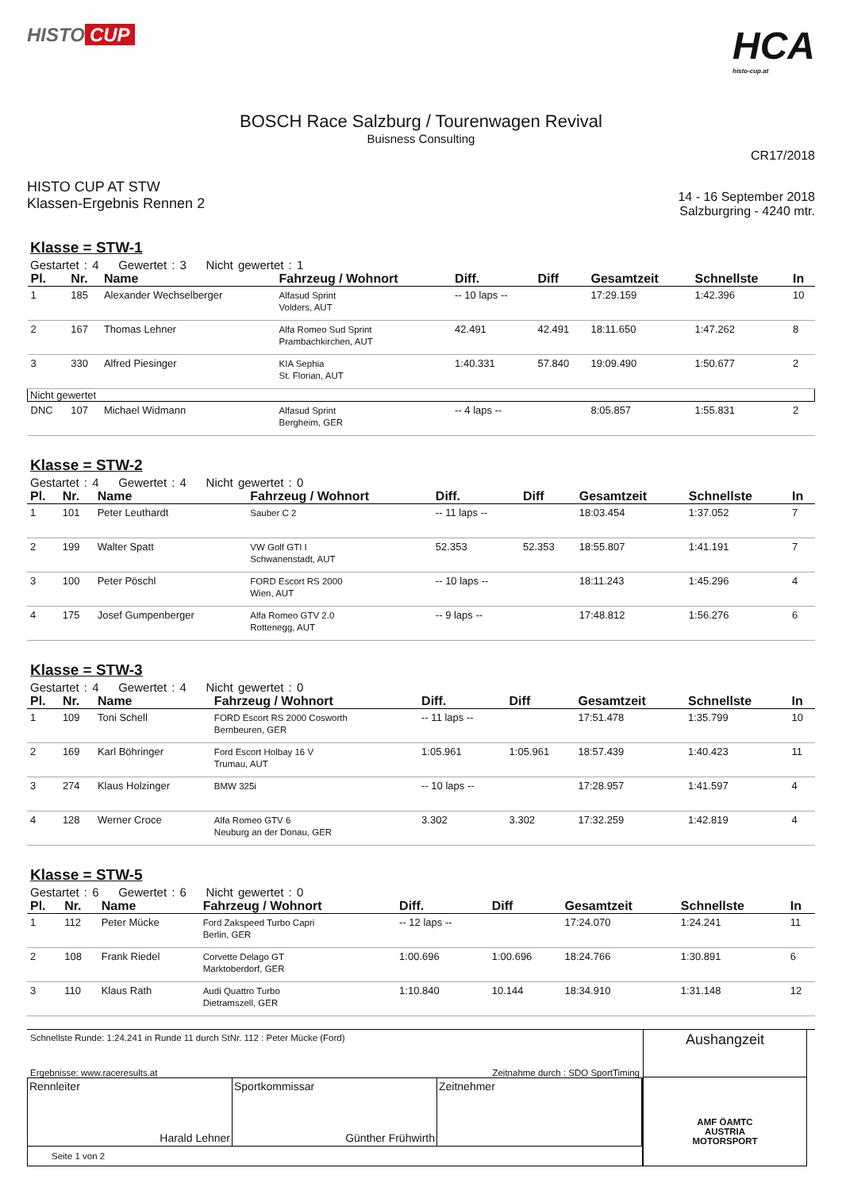HISTO CUP
HCA
histo-cup.at
BOSCH Race Salzburg / Tourenwagen Revival
Buisness Consulting
CR17/2018
HISTO CUP AT STW
Klassen-Ergebnis Rennen 2
14 - 16 September 2018
Salzburgring - 4240 mtr.
Klasse = STW-1
Gestartet : 4 Gewertet : 3 Nicht gewertet : 1
| Pl. | Nr. | Name | Fahrzeug / Wohnort | Diff. | Diff | Gesamtzeit | Schnellste | In |
| --- | --- | --- | --- | --- | --- | --- | --- | --- |
| 1 | 185 | Alexander Wechselberger | Alfasud Sprint Volders, AUT | -- 10 laps -- | | 17:29.159 | 1:42.396 | 10 |
| 2 | 167 | Thomas Lehner | Alfa Romeo Sud Sprint Prambachkirchen, AUT | 42.491 | 42.491 | 18:11.650 | 1:47.262 | 8 |
| 3 | 330 | Alfred Piesinger | KIA Sephia St. Florian, AUT | 1:40.331 | 57.840 | 19:09.490 | 1:50.677 | 2 |
| Nicht gewertet | | | | | | | | |
| DNC | 107 | Michael Widmann | Alfasud Sprint Bergheim, GER | -- 4 laps -- | | 8:05.857 | 1:55.831 | 2 |
Klasse = STW-2
Gestartet : 4 Gewertet : 4 Nicht gewertet : 0
| Pl. | Nr. | Name | Fahrzeug / Wohnort | Diff. | Diff | Gesamtzeit | Schnellste | In |
| --- | --- | --- | --- | --- | --- | --- | --- | --- |
| 1 | 101 | Peter Leuthardt | Sauber C 2 | -- 11 laps -- | | 18:03.454 | 1:37.052 | 7 |
| 2 | 199 | Walter Spatt | VW Golf GTI I Schwanenstadt, AUT | 52.353 | 52.353 | 18:55.807 | 1:41.191 | 7 |
| 3 | 100 | Peter Pöschl | FORD Escort RS 2000 Wien, AUT | -- 10 laps -- | | 18:11.243 | 1:45.296 | 4 |
| 4 | 175 | Josef Gumpenberger | Alfa Romeo GTV 2.0 Rottenegg, AUT | -- 9 laps -- | | 17:48.812 | 1:56.276 | 6 |
Klasse = STW-3
Gestartet : 4 Gewertet : 4 Nicht gewertet : 0
| Pl. | Nr. | Name | Fahrzeug / Wohnort | Diff. | Diff | Gesamtzeit | Schnellste | In |
| --- | --- | --- | --- | --- | --- | --- | --- | --- |
| 1 | 109 | Toni Schell | FORD Escort RS 2000 Cosworth Bernbeuren, GER | -- 11 laps -- | | 17:51.478 | 1:35.799 | 10 |
| 2 | 169 | Karl Böhringer | Ford Escort Holbay 16 V Trumau, AUT | 1:05.961 | 1:05.961 | 18:57.439 | 1:40.423 | 11 |
| 3 | 274 | Klaus Holzinger | BMW 325i | -- 10 laps -- | | 17:28.957 | 1:41.597 | 4 |
| 4 | 128 | Werner Croce | Alfa Romeo GTV 6 Neuburg an der Donau, GER | 3.302 | 3.302 | 17:32.259 | 1:42.819 | 4 |
Klasse = STW-5
Gestartet : 6 Gewertet : 6 Nicht gewertet : 0
| Pl. | Nr. | Name | Fahrzeug / Wohnort | Diff. | Diff | Gesamtzeit | Schnellste | In |
| --- | --- | --- | --- | --- | --- | --- | --- | --- |
| 1 | 112 | Peter Mücke | Ford Zakspeed Turbo Capri Berlin, GER | -- 12 laps -- | | 17:24.070 | 1:24.241 | 11 |
| 2 | 108 | Frank Riedel | Corvette Delago GT Marktoberdorf, GER | 1:00.696 | 1:00.696 | 18:24.766 | 1:30.891 | 6 |
| 3 | 110 | Klaus Rath | Audi Quattro Turbo Dietramszell, GER | 1:10.840 | 10.144 | 18:34.910 | 1:31.148 | 12 |
Schnellste Runde: 1:24.241 in Runde 11 durch StNr. 112 : Peter Mücke (Ford)
Ergebnisse: www.raceresults.at Zeitnahme durch : SDO SportTiming
Rennleiter
Harald Lehner
Sportkommissar
Günther Frühwirth
Zeitnehmer
Seite 1 von 2
Aushangzeit
AMF ÖAMTC
AUSTRIA
MOTORSPORT